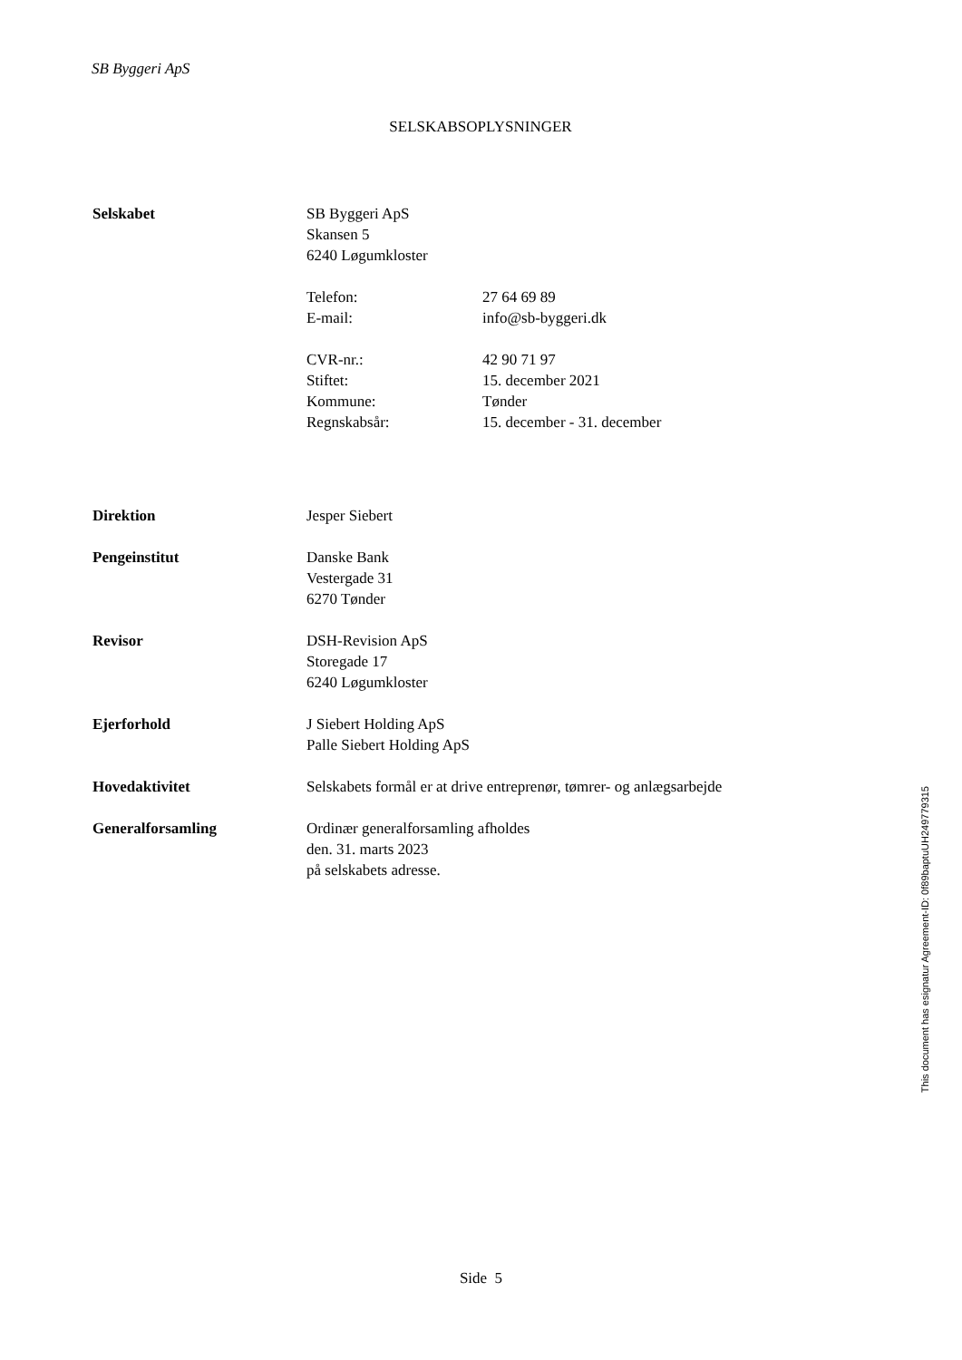SB Byggeri ApS
SELSKABSOPLYSNINGER
| Selskabet | SB Byggeri ApS Skansen 5 6240 Løgumkloster | |
| | Telefon: | 27 64 69 89 |
| | E-mail: | info@sb-byggeri.dk |
| | CVR-nr.: | 42 90 71 97 |
| | Stiftet: | 15. december 2021 |
| | Kommune: | Tønder |
| | Regnskabsår: | 15. december - 31. december |
| Direktion | Jesper Siebert | |
| Pengeinstitut | Danske Bank Vestergade 31 6270 Tønder | |
| Revisor | DSH-Revision ApS Storegade 17 6240 Løgumkloster | |
| Ejerforhold | J Siebert Holding ApS Palle Siebert Holding ApS | |
| Hovedaktivitet | Selskabets formål er at drive entreprenør, tømrer- og anlægsarbejde | |
| Generalforsamling | Ordinær generalforsamling afholdes den. 31. marts 2023 på selskabets adresse. | |
This document has esignatur Agreement-ID: 0f89baptuUH249779315
Side 5